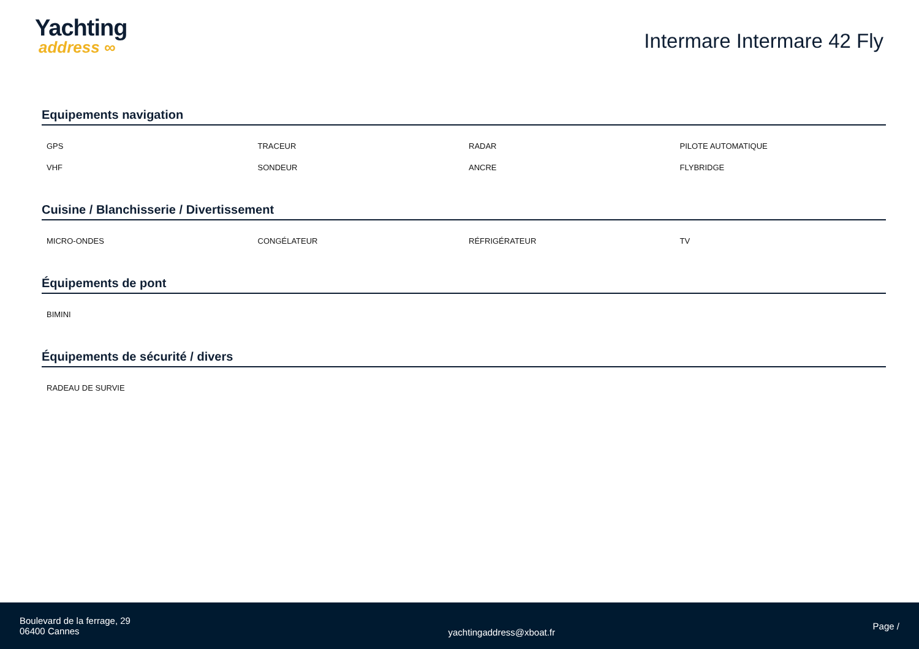Yachting
address ∞
Intermare Intermare 42 Fly
Equipements navigation
| GPS | TRACEUR | RADAR | PILOTE AUTOMATIQUE |
| VHF | SONDEUR | ANCRE | FLYBRIDGE |
Cuisine / Blanchisserie / Divertissement
| MICRO-ONDES | CONGÉLATEUR | RÉFRIGÉRATEUR | TV |
Équipements de pont
| BIMINI | | | |
Équipements de sécurité / divers
| RADEAU DE SURVIE | | | |
Boulevard de la ferrage, 29
06400 Cannes
yachtingaddress@xboat.fr
Page /